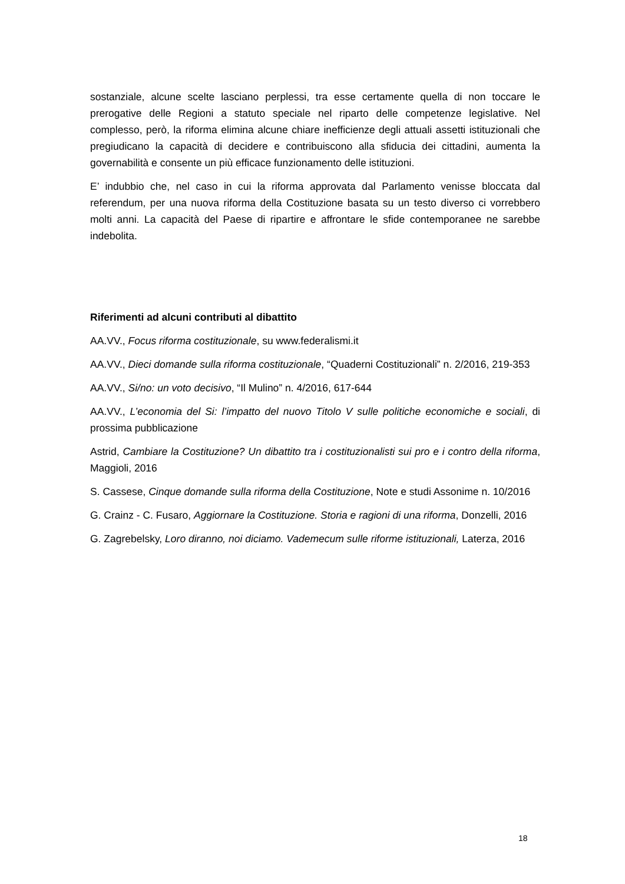sostanziale, alcune scelte lasciano perplessi, tra esse certamente quella di non toccare le prerogative delle Regioni a statuto speciale nel riparto delle competenze legislative. Nel complesso, però, la riforma elimina alcune chiare inefficienze degli attuali assetti istituzionali che pregiudicano la capacità di decidere e contribuiscono alla sfiducia dei cittadini, aumenta la governabilità e consente un più efficace funzionamento delle istituzioni.
E’ indubbio che, nel caso in cui la riforma approvata dal Parlamento venisse bloccata dal referendum, per una nuova riforma della Costituzione basata su un testo diverso ci vorrebbero molti anni. La capacità del Paese di ripartire e affrontare le sfide contemporanee ne sarebbe indebolita.
Riferimenti ad alcuni contributi al dibattito
AA.VV., Focus riforma costituzionale, su www.federalismi.it
AA.VV., Dieci domande sulla riforma costituzionale, “Quaderni Costituzionali” n. 2/2016, 219-353
AA.VV., Si/no: un voto decisivo, “Il Mulino” n. 4/2016, 617-644
AA.VV., L’economia del Si: l’impatto del nuovo Titolo V sulle politiche economiche e sociali, di prossima pubblicazione
Astrid, Cambiare la Costituzione? Un dibattito tra i costituzionalisti sui pro e i contro della riforma, Maggioli, 2016
S. Cassese, Cinque domande sulla riforma della Costituzione, Note e studi Assonime n. 10/2016
G. Crainz - C. Fusaro, Aggiornare la Costituzione. Storia e ragioni di una riforma, Donzelli, 2016
G. Zagrebelsky, Loro diranno, noi diciamo. Vademecum sulle riforme istituzionali, Laterza, 2016
18